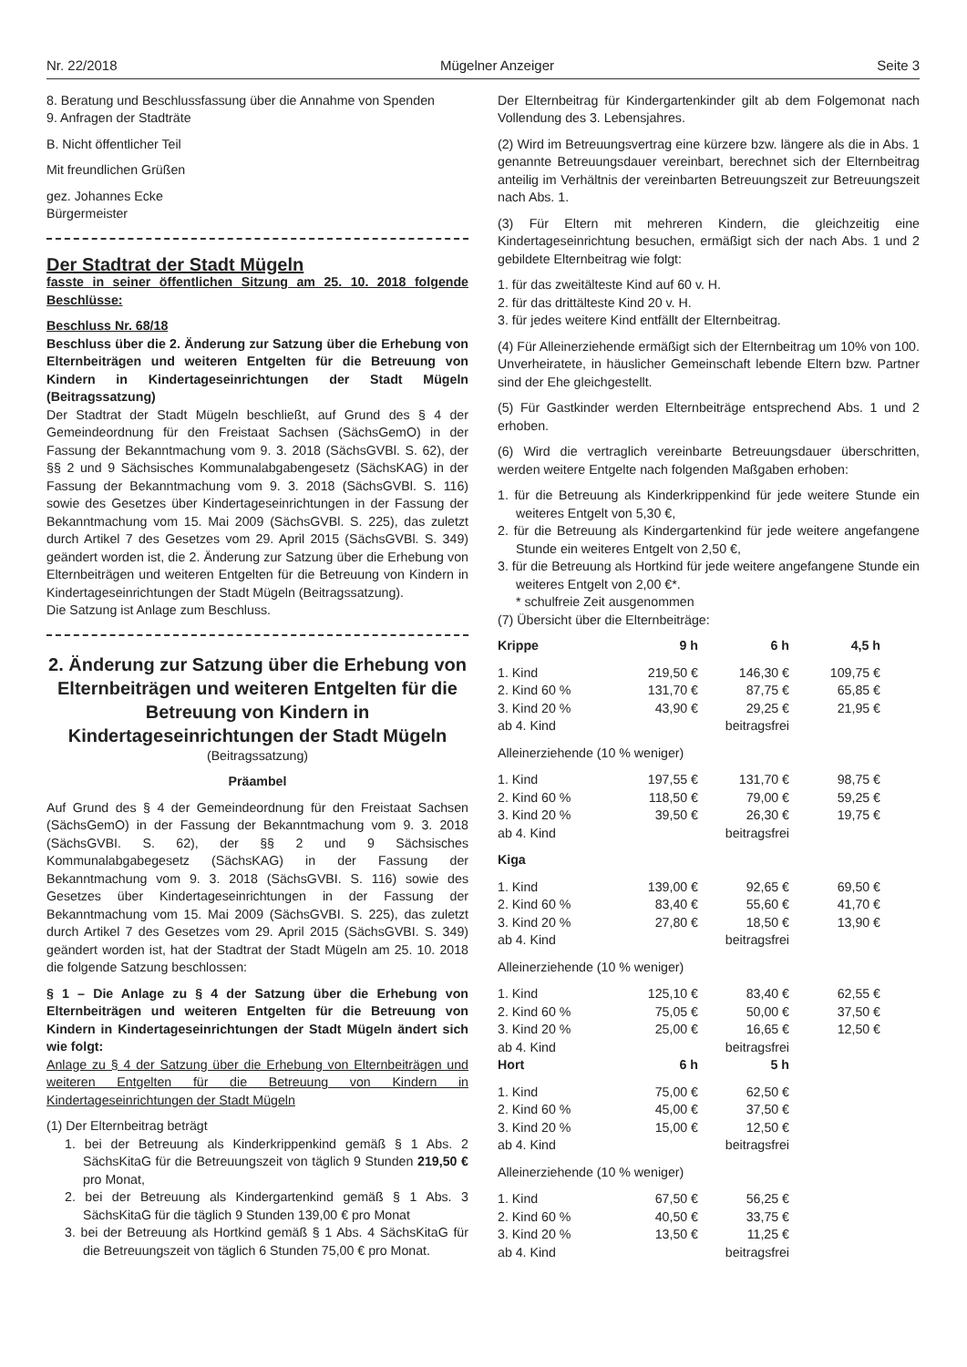Nr. 22/2018 Mügelner Anzeiger Seite 3
8. Beratung und Beschlussfassung über die Annahme von Spenden
9. Anfragen der Stadträte
B. Nicht öffentlicher Teil
Mit freundlichen Grüßen
gez. Johannes Ecke
Bürgermeister
Der Stadtrat der Stadt Mügeln
fasste in seiner öffentlichen Sitzung am 25. 10. 2018 folgende Beschlüsse:
Beschluss Nr. 68/18
Beschluss über die 2. Änderung zur Satzung über die Erhebung von Elternbeiträgen und weiteren Entgelten für die Betreuung von Kindern in Kindertageseinrichtungen der Stadt Mügeln (Beitragssatzung)
Der Stadtrat der Stadt Mügeln beschließt, auf Grund des § 4 der Gemeindeordnung für den Freistaat Sachsen (SächsGemO) in der Fassung der Bekanntmachung vom 9. 3. 2018 (SächsGVBl. S. 62), der §§ 2 und 9 Sächsisches Kommunalabgabengesetz (SächsKAG) in der Fassung der Bekanntmachung vom 9. 3. 2018 (SächsGVBl. S. 116) sowie des Gesetzes über Kindertageseinrichtungen in der Fassung der Bekanntmachung vom 15. Mai 2009 (SächsGVBl. S. 225), das zuletzt durch Artikel 7 des Gesetzes vom 29. April 2015 (SächsGVBl. S. 349) geändert worden ist, die 2. Änderung zur Satzung über die Erhebung von Elternbeiträgen und weiteren Entgelten für die Betreuung von Kindern in Kindertageseinrichtungen der Stadt Mügeln (Beitragssatzung).
Die Satzung ist Anlage zum Beschluss.
2. Änderung zur Satzung über die Erhebung von Elternbeiträgen und weiteren Entgelten für die Betreuung von Kindern in Kindertageseinrichtungen der Stadt Mügeln
(Beitragssatzung)
Präambel
Auf Grund des § 4 der Gemeindeordnung für den Freistaat Sachsen (SächsGemO) in der Fassung der Bekanntmachung vom 9. 3. 2018 (SächsGVBI. S. 62), der §§ 2 und 9 Sächsisches Kommunalabgabegesetz (SächsKAG) in der Fassung der Bekanntmachung vom 9. 3. 2018 (SächsGVBI. S. 116) sowie des Gesetzes über Kindertageseinrichtungen in der Fassung der Bekanntmachung vom 15. Mai 2009 (SächsGVBI. S. 225), das zuletzt durch Artikel 7 des Gesetzes vom 29. April 2015 (SächsGVBI. S. 349) geändert worden ist, hat der Stadtrat der Stadt Mügeln am 25. 10. 2018 die folgende Satzung beschlossen:
§ 1 – Die Anlage zu § 4 der Satzung über die Erhebung von Elternbeiträgen und weiteren Entgelten für die Betreuung von Kindern in Kindertageseinrichtungen der Stadt Mügeln ändert sich wie folgt:
Anlage zu § 4 der Satzung über die Erhebung von Elternbeiträgen und weiteren Entgelten für die Betreuung von Kindern in Kindertageseinrichtungen der Stadt Mügeln
(1) Der Elternbeitrag beträgt
1. bei der Betreuung als Kinderkrippenkind gemäß § 1 Abs. 2 SächsKitaG für die Betreuungszeit von täglich 9 Stunden 219,50 € pro Monat,
2. bei der Betreuung als Kindergartenkind gemäß § 1 Abs. 3 SächsKitaG für die täglich 9 Stunden 139,00 € pro Monat
3. bei der Betreuung als Hortkind gemäß § 1 Abs. 4 SächsKitaG für die Betreuungszeit von täglich 6 Stunden 75,00 € pro Monat.
Der Elternbeitrag für Kindergartenkinder gilt ab dem Folgemonat nach Vollendung des 3. Lebensjahres.
(2) Wird im Betreuungsvertrag eine kürzere bzw. längere als die in Abs. 1 genannte Betreuungsdauer vereinbart, berechnet sich der Elternbeitrag anteilig im Verhältnis der vereinbarten Betreuungszeit zur Betreuungszeit nach Abs. 1.
(3) Für Eltern mit mehreren Kindern, die gleichzeitig eine Kindertageseinrichtung besuchen, ermäßigt sich der nach Abs. 1 und 2 gebildete Elternbeitrag wie folgt:
1. für das zweitälteste Kind auf 60 v. H.
2. für das drittälteste Kind 20 v. H.
3. für jedes weitere Kind entfällt der Elternbeitrag.
(4) Für Alleinerziehende ermäßigt sich der Elternbeitrag um 10% von 100.
Unverheiratete, in häuslicher Gemeinschaft lebende Eltern bzw. Partner sind der Ehe gleichgestellt.
(5) Für Gastkinder werden Elternbeiträge entsprechend Abs. 1 und 2 erhoben.
(6) Wird die vertraglich vereinbarte Betreuungsdauer überschritten, werden weitere Entgelte nach folgenden Maßgaben erhoben:
1. für die Betreuung als Kinderkrippenkind für jede weitere Stunde ein weiteres Entgelt von 5,30 €,
2. für die Betreuung als Kindergartenkind für jede weitere angefangene Stunde ein weiteres Entgelt von 2,50 €,
3. für die Betreuung als Hortkind für jede weitere angefangene Stunde ein weiteres Entgelt von 2,00 €*.
* schulfreie Zeit ausgenommen
(7) Übersicht über die Elternbeiträge:
| Krippe | 9 h | 6 h | 4,5 h |
| --- | --- | --- | --- |
| 1. Kind | 219,50 € | 146,30 € | 109,75 € |
| 2. Kind 60 % | 131,70 € | 87,75 € | 65,85 € |
| 3. Kind 20 % | 43,90 € | 29,25 € | 21,95 € |
| ab 4. Kind | | beitragsfrei | |
| Alleinerziehende (10 % weniger) | | | |
| 1. Kind | 197,55 € | 131,70 € | 98,75 € |
| 2. Kind 60 % | 118,50 € | 79,00 € | 59,25 € |
| 3. Kind 20 % | 39,50 € | 26,30 € | 19,75 € |
| ab 4. Kind | | beitragsfrei | |
| Kiga | | | |
| 1. Kind | 139,00 € | 92,65 € | 69,50 € |
| 2. Kind 60 % | 83,40 € | 55,60 € | 41,70 € |
| 3. Kind 20 % | 27,80 € | 18,50 € | 13,90 € |
| ab 4. Kind | | beitragsfrei | |
| Alleinerziehende (10 % weniger) | | | |
| 1. Kind | 125,10 € | 83,40 € | 62,55 € |
| 2. Kind 60 % | 75,05 € | 50,00 € | 37,50 € |
| 3. Kind 20 % | 25,00 € | 16,65 € | 12,50 € |
| ab 4. Kind | | beitragsfrei | |
| Hort | 6 h | 5 h | |
| 1. Kind | 75,00 € | 62,50 € | |
| 2. Kind 60 % | 45,00 € | 37,50 € | |
| 3. Kind 20 % | 15,00 € | 12,50 € | |
| ab 4. Kind | | beitragsfrei | |
| Alleinerziehende (10 % weniger) | | | |
| 1. Kind | 67,50 € | 56,25 € | |
| 2. Kind 60 % | 40,50 € | 33,75 € | |
| 3. Kind 20 % | 13,50 € | 11,25 € | |
| ab 4. Kind | | beitragsfrei | |